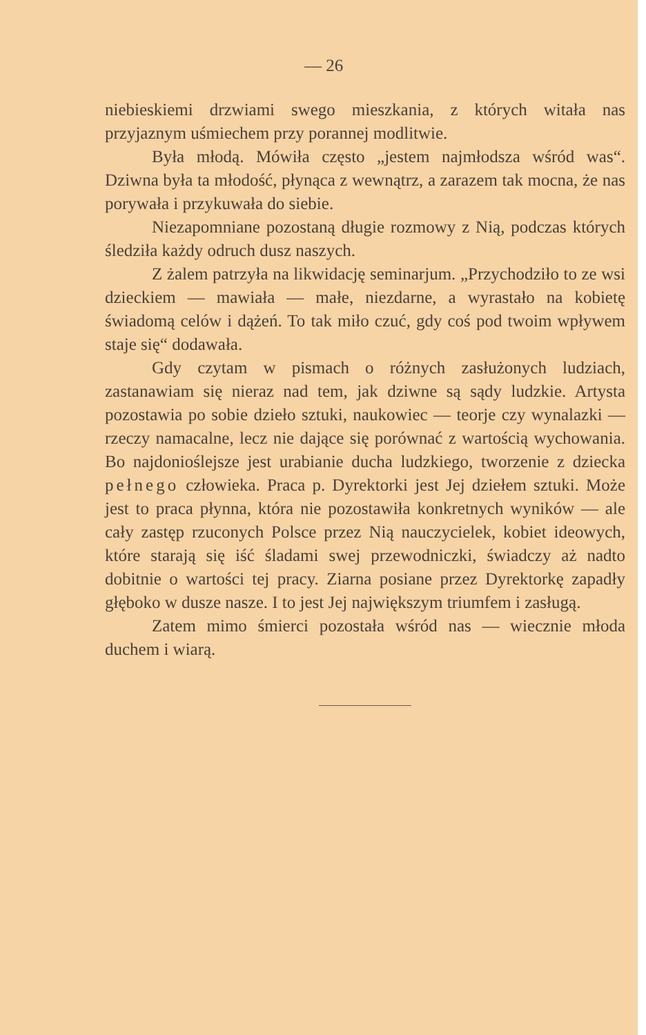— 26
niebieskiemi drzwiami swego mieszkania, z których witała nas przyjaznym uśmiechem przy porannej modlitwie.
Była młodą. Mówiła często „jestem najmłodsza wśród was“. Dziwna była ta młodość, płynąca z wewnątrz, a zarazem tak mocna, że nas porywała i przykuwała do siebie.
Niezapomniane pozostaną długie rozmowy z Nią, podczas których śledziła każdy odruch dusz naszych.
Z żalem patrzyła na likwidację seminarjum. „Przychodziło to ze wsi dzieckiem — mawiała — małe, niezdarne, a wyrastało na kobietę świadomą celów i dążeń. To tak miło czuć, gdy coś pod twoim wpływem staje się“ dodawała.
Gdy czytam w pismach o różnych zasłużonych ludziach, zastanawiam się nieraz nad tem, jak dziwne są sądy ludzkie. Artysta pozostawia po sobie dzieło sztuki, naukowiec — teorje czy wynalazki — rzeczy namacalne, lecz nie dające się porównać z wartością wychowania. Bo najdonioślejsze jest urabianie ducha ludzkiego, tworzenie z dziecka pełnego człowieka. Praca p. Dyrektorki jest Jej dziełem sztuki. Może jest to praca płynna, która nie pozostawiła konkretnych wyników — ale cały zastęp rzuconych Polsce przez Nią nauczycielek, kobiet ideowych, które starają się iść śladami swej przewodniczki, świadczy aż nadto dobitnie o wartości tej pracy. Ziarna posiane przez Dyrektorkę zapadły głęboko w dusze nasze. I to jest Jej największym triumfem i zasługą.
Zatem mimo śmierci pozostała wśród nas — wiecznie młoda duchem i wiarą.